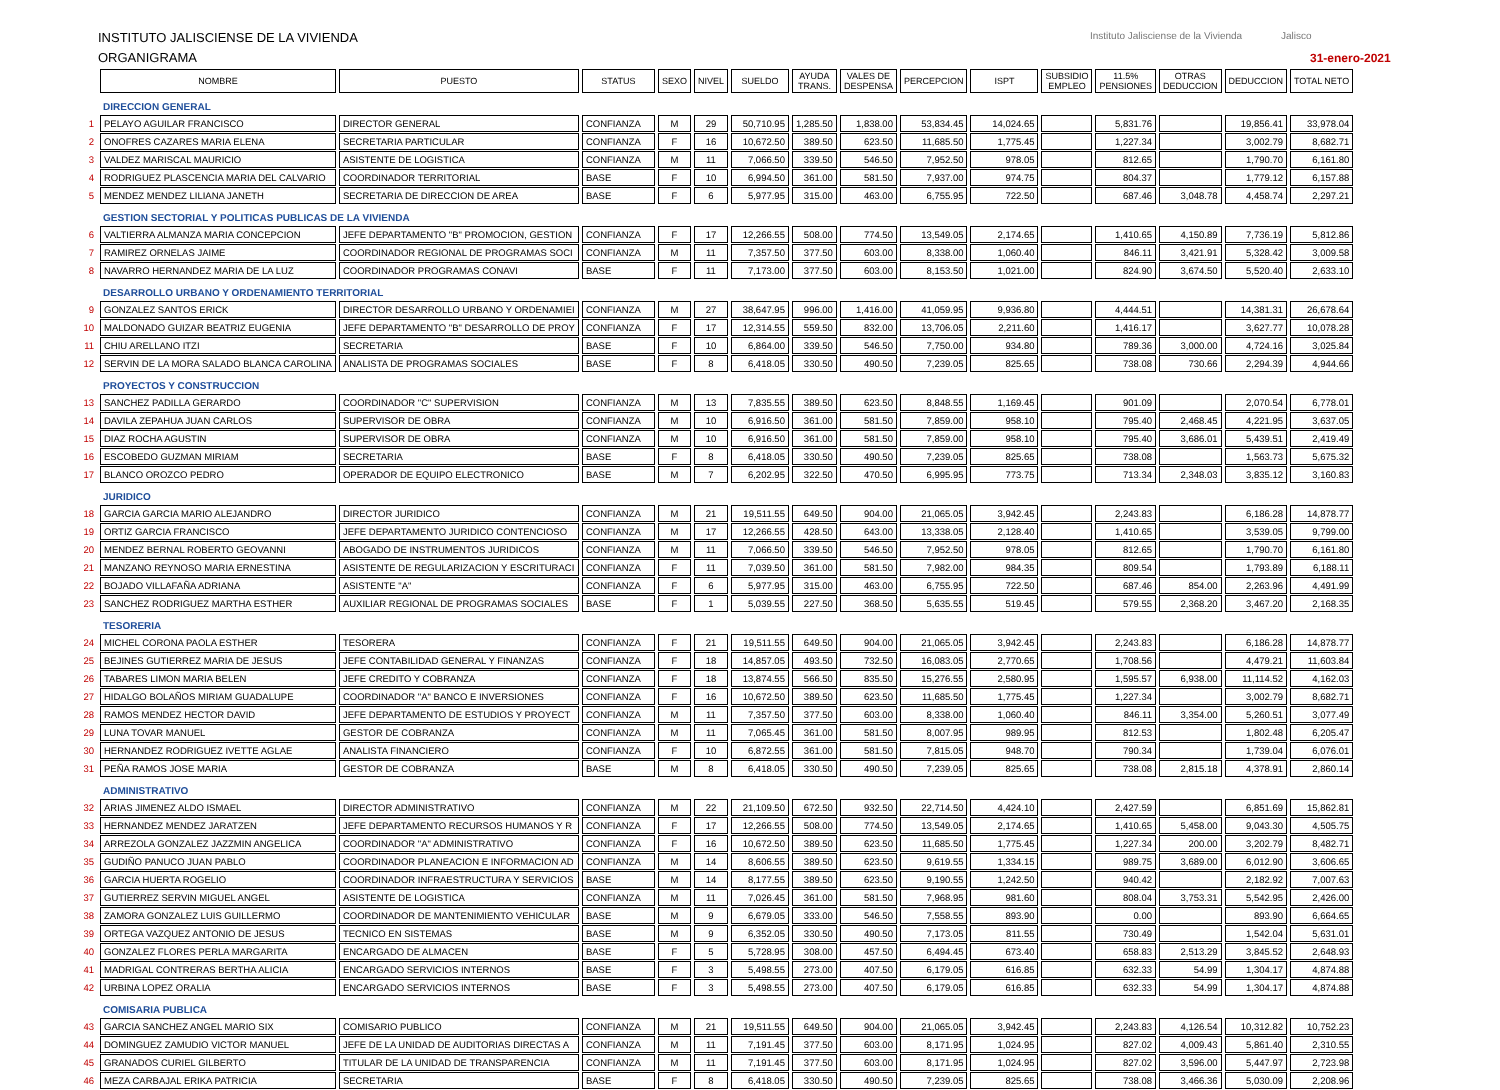INSTITUTO JALISCIENSE DE LA VIVIENDA
ORGANIGRAMA
Instituto Jalisciense de la Vivienda Jalisco
31-enero-2021
| | NOMBRE | PUESTO | STATUS | SEXO | NIVEL | SUELDO | AYUDA TRANS. | VALES DE DESPENSA | PERCEPCION | ISPT | SUBSIDIO EMPLEO | 11.5% PENSIONES | OTRAS DEDUCCION | DEDUCCION | TOTAL NETO |
| --- | --- | --- | --- | --- | --- | --- | --- | --- | --- | --- | --- | --- | --- | --- | --- |
| | DIRECCION GENERAL | | | | | | | | | | | | | | |
| 1 | PELAYO AGUILAR FRANCISCO | DIRECTOR GENERAL | CONFIANZA | M | 29 | 50,710.95 | 1,285.50 | 1,838.00 | 53,834.45 | 14,024.65 | | 5,831.76 | | 19,856.41 | 33,978.04 |
| 2 | ONOFRES CAZARES MARIA ELENA | SECRETARIA PARTICULAR | CONFIANZA | F | 16 | 10,672.50 | 389.50 | 623.50 | 11,685.50 | 1,775.45 | | 1,227.34 | | 3,002.79 | 8,682.71 |
| 3 | VALDEZ MARISCAL MAURICIO | ASISTENTE DE LOGISTICA | CONFIANZA | M | 11 | 7,066.50 | 339.50 | 546.50 | 7,952.50 | 978.05 | | 812.65 | | 1,790.70 | 6,161.80 |
| 4 | RODRIGUEZ PLASCENCIA MARIA DEL CALVARIO | COORDINADOR TERRITORIAL | BASE | F | 10 | 6,994.50 | 361.00 | 581.50 | 7,937.00 | 974.75 | | 804.37 | | 1,779.12 | 6,157.88 |
| 5 | MENDEZ MENDEZ LILIANA JANETH | SECRETARIA DE DIRECCION DE AREA | BASE | F | 6 | 5,977.95 | 315.00 | 463.00 | 6,755.95 | 722.50 | | 687.46 | 3,048.78 | 4,458.74 | 2,297.21 |
| | GESTION SECTORIAL Y POLITICAS PUBLICAS DE LA VIVIENDA | | | | | | | | | | | | | | |
| 6 | VALTIERRA ALMANZA MARIA CONCEPCION | JEFE DEPARTAMENTO "B" PROMOCION, GESTION | CONFIANZA | F | 17 | 12,266.55 | 508.00 | 774.50 | 13,549.05 | 2,174.65 | | 1,410.65 | 4,150.89 | 7,736.19 | 5,812.86 |
| 7 | RAMIREZ ORNELAS JAIME | COORDINADOR REGIONAL DE PROGRAMAS SOCI | CONFIANZA | M | 11 | 7,357.50 | 377.50 | 603.00 | 8,338.00 | 1,060.40 | | 846.11 | 3,421.91 | 5,328.42 | 3,009.58 |
| 8 | NAVARRO HERNANDEZ MARIA DE LA LUZ | COORDINADOR PROGRAMAS CONAVI | BASE | F | 11 | 7,173.00 | 377.50 | 603.00 | 8,153.50 | 1,021.00 | | 824.90 | 3,674.50 | 5,520.40 | 2,633.10 |
| | DESARROLLO URBANO Y ORDENAMIENTO TERRITORIAL | | | | | | | | | | | | | | |
| 9 | GONZALEZ SANTOS ERICK | DIRECTOR DESARROLLO URBANO Y ORDENAMIEI | CONFIANZA | M | 27 | 38,647.95 | 996.00 | 1,416.00 | 41,059.95 | 9,936.80 | | 4,444.51 | | 14,381.31 | 26,678.64 |
| 10 | MALDONADO GUIZAR BEATRIZ EUGENIA | JEFE DEPARTAMENTO "B" DESARROLLO DE PROY | CONFIANZA | F | 17 | 12,314.55 | 559.50 | 832.00 | 13,706.05 | 2,211.60 | | 1,416.17 | | 3,627.77 | 10,078.28 |
| 11 | CHIU ARELLANO ITZI | SECRETARIA | BASE | F | 10 | 6,864.00 | 339.50 | 546.50 | 7,750.00 | 934.80 | | 789.36 | 3,000.00 | 4,724.16 | 3,025.84 |
| 12 | SERVIN DE LA MORA SALADO BLANCA CAROLINA | ANALISTA DE PROGRAMAS SOCIALES | BASE | F | 8 | 6,418.05 | 330.50 | 490.50 | 7,239.05 | 825.65 | | 738.08 | 730.66 | 2,294.39 | 4,944.66 |
| | PROYECTOS Y CONSTRUCCION | | | | | | | | | | | | | | |
| 13 | SANCHEZ PADILLA GERARDO | COORDINADOR "C" SUPERVISION | CONFIANZA | M | 13 | 7,835.55 | 389.50 | 623.50 | 8,848.55 | 1,169.45 | | 901.09 | | 2,070.54 | 6,778.01 |
| 14 | DAVILA ZEPAHUA JUAN CARLOS | SUPERVISOR DE OBRA | CONFIANZA | M | 10 | 6,916.50 | 361.00 | 581.50 | 7,859.00 | 958.10 | | 795.40 | 2,468.45 | 4,221.95 | 3,637.05 |
| 15 | DIAZ ROCHA AGUSTIN | SUPERVISOR DE OBRA | CONFIANZA | M | 10 | 6,916.50 | 361.00 | 581.50 | 7,859.00 | 958.10 | | 795.40 | 3,686.01 | 5,439.51 | 2,419.49 |
| 16 | ESCOBEDO GUZMAN MIRIAM | SECRETARIA | BASE | F | 8 | 6,418.05 | 330.50 | 490.50 | 7,239.05 | 825.65 | | 738.08 | | 1,563.73 | 5,675.32 |
| 17 | BLANCO OROZCO PEDRO | OPERADOR DE EQUIPO ELECTRONICO | BASE | M | 7 | 6,202.95 | 322.50 | 470.50 | 6,995.95 | 773.75 | | 713.34 | 2,348.03 | 3,835.12 | 3,160.83 |
| | JURIDICO | | | | | | | | | | | | | | |
| 18 | GARCIA GARCIA MARIO ALEJANDRO | DIRECTOR JURIDICO | CONFIANZA | M | 21 | 19,511.55 | 649.50 | 904.00 | 21,065.05 | 3,942.45 | | 2,243.83 | | 6,186.28 | 14,878.77 |
| 19 | ORTIZ GARCIA FRANCISCO | JEFE DEPARTAMENTO JURIDICO CONTENCIOSO | CONFIANZA | M | 17 | 12,266.55 | 428.50 | 643.00 | 13,338.05 | 2,128.40 | | 1,410.65 | | 3,539.05 | 9,799.00 |
| 20 | MENDEZ BERNAL ROBERTO GEOVANNI | ABOGADO DE INSTRUMENTOS JURIDICOS | CONFIANZA | M | 11 | 7,066.50 | 339.50 | 546.50 | 7,952.50 | 978.05 | | 812.65 | | 1,790.70 | 6,161.80 |
| 21 | MANZANO REYNOSO MARIA ERNESTINA | ASISTENTE DE REGULARIZACION Y ESCRITURACI | CONFIANZA | F | 11 | 7,039.50 | 361.00 | 581.50 | 7,982.00 | 984.35 | | 809.54 | | 1,793.89 | 6,188.11 |
| 22 | BOJADO VILLAFAÑA ADRIANA | ASISTENTE "A" | CONFIANZA | F | 6 | 5,977.95 | 315.00 | 463.00 | 6,755.95 | 722.50 | | 687.46 | 854.00 | 2,263.96 | 4,491.99 |
| 23 | SANCHEZ RODRIGUEZ MARTHA ESTHER | AUXILIAR REGIONAL DE PROGRAMAS SOCIALES | BASE | F | 1 | 5,039.55 | 227.50 | 368.50 | 5,635.55 | 519.45 | | 579.55 | 2,368.20 | 3,467.20 | 2,168.35 |
| | TESORERIA | | | | | | | | | | | | | | |
| 24 | MICHEL CORONA PAOLA ESTHER | TESORERA | CONFIANZA | F | 21 | 19,511.55 | 649.50 | 904.00 | 21,065.05 | 3,942.45 | | 2,243.83 | | 6,186.28 | 14,878.77 |
| 25 | BEJINES GUTIERREZ MARIA DE JESUS | JEFE CONTABILIDAD GENERAL Y FINANZAS | CONFIANZA | F | 18 | 14,857.05 | 493.50 | 732.50 | 16,083.05 | 2,770.65 | | 1,708.56 | | 4,479.21 | 11,603.84 |
| 26 | TABARES LIMON MARIA BELEN | JEFE CREDITO Y COBRANZA | CONFIANZA | F | 18 | 13,874.55 | 566.50 | 835.50 | 15,276.55 | 2,580.95 | | 1,595.57 | 6,938.00 | 11,114.52 | 4,162.03 |
| 27 | HIDALGO BOLAÑOS MIRIAM GUADALUPE | COORDINADOR "A" BANCO E INVERSIONES | CONFIANZA | F | 16 | 10,672.50 | 389.50 | 623.50 | 11,685.50 | 1,775.45 | | 1,227.34 | | 3,002.79 | 8,682.71 |
| 28 | RAMOS MENDEZ HECTOR DAVID | JEFE DEPARTAMENTO DE ESTUDIOS Y PROYECT | CONFIANZA | M | 11 | 7,357.50 | 377.50 | 603.00 | 8,338.00 | 1,060.40 | | 846.11 | 3,354.00 | 5,260.51 | 3,077.49 |
| 29 | LUNA TOVAR MANUEL | GESTOR DE COBRANZA | CONFIANZA | M | 11 | 7,065.45 | 361.00 | 581.50 | 8,007.95 | 989.95 | | 812.53 | | 1,802.48 | 6,205.47 |
| 30 | HERNANDEZ RODRIGUEZ IVETTE AGLAE | ANALISTA FINANCIERO | CONFIANZA | F | 10 | 6,872.55 | 361.00 | 581.50 | 7,815.05 | 948.70 | | 790.34 | | 1,739.04 | 6,076.01 |
| 31 | PEÑA RAMOS JOSE MARIA | GESTOR DE COBRANZA | BASE | M | 8 | 6,418.05 | 330.50 | 490.50 | 7,239.05 | 825.65 | | 738.08 | 2,815.18 | 4,378.91 | 2,860.14 |
| | ADMINISTRATIVO | | | | | | | | | | | | | | |
| 32 | ARIAS JIMENEZ ALDO ISMAEL | DIRECTOR ADMINISTRATIVO | CONFIANZA | M | 22 | 21,109.50 | 672.50 | 932.50 | 22,714.50 | 4,424.10 | | 2,427.59 | | 6,851.69 | 15,862.81 |
| 33 | HERNANDEZ MENDEZ JARATZEN | JEFE DEPARTAMENTO RECURSOS HUMANOS Y R | CONFIANZA | F | 17 | 12,266.55 | 508.00 | 774.50 | 13,549.05 | 2,174.65 | | 1,410.65 | 5,458.00 | 9,043.30 | 4,505.75 |
| 34 | ARREZOLA GONZALEZ JAZZMIN ANGELICA | COORDINADOR "A" ADMINISTRATIVO | CONFIANZA | F | 16 | 10,672.50 | 389.50 | 623.50 | 11,685.50 | 1,775.45 | | 1,227.34 | 200.00 | 3,202.79 | 8,482.71 |
| 35 | GUDIÑO PANUCO JUAN PABLO | COORDINADOR PLANEACION E INFORMACION AD | CONFIANZA | M | 14 | 8,606.55 | 389.50 | 623.50 | 9,619.55 | 1,334.15 | | 989.75 | 3,689.00 | 6,012.90 | 3,606.65 |
| 36 | GARCIA HUERTA ROGELIO | COORDINADOR INFRAESTRUCTURA Y SERVICIOS | BASE | M | 14 | 8,177.55 | 389.50 | 623.50 | 9,190.55 | 1,242.50 | | 940.42 | | 2,182.92 | 7,007.63 |
| 37 | GUTIERREZ SERVIN MIGUEL ANGEL | ASISTENTE DE LOGISTICA | CONFIANZA | M | 11 | 7,026.45 | 361.00 | 581.50 | 7,968.95 | 981.60 | | 808.04 | 3,753.31 | 5,542.95 | 2,426.00 |
| 38 | ZAMORA GONZALEZ LUIS GUILLERMO | COORDINADOR DE MANTENIMIENTO VEHICULAR | BASE | M | 9 | 6,679.05 | 333.00 | 546.50 | 7,558.55 | 893.90 | | 0.00 | | 893.90 | 6,664.65 |
| 39 | ORTEGA VAZQUEZ ANTONIO DE JESUS | TECNICO EN SISTEMAS | BASE | M | 9 | 6,352.05 | 330.50 | 490.50 | 7,173.05 | 811.55 | | 730.49 | | 1,542.04 | 5,631.01 |
| 40 | GONZALEZ FLORES PERLA MARGARITA | ENCARGADO DE ALMACEN | BASE | F | 5 | 5,728.95 | 308.00 | 457.50 | 6,494.45 | 673.40 | | 658.83 | 2,513.29 | 3,845.52 | 2,648.93 |
| 41 | MADRIGAL CONTRERAS BERTHA ALICIA | ENCARGADO SERVICIOS INTERNOS | BASE | F | 3 | 5,498.55 | 273.00 | 407.50 | 6,179.05 | 616.85 | | 632.33 | 54.99 | 1,304.17 | 4,874.88 |
| 42 | URBINA LOPEZ ORALIA | ENCARGADO SERVICIOS INTERNOS | BASE | F | 3 | 5,498.55 | 273.00 | 407.50 | 6,179.05 | 616.85 | | 632.33 | 54.99 | 1,304.17 | 4,874.88 |
| | COMISARIA PUBLICA | | | | | | | | | | | | | | |
| 43 | GARCIA SANCHEZ ANGEL MARIO SIX | COMISARIO PUBLICO | CONFIANZA | M | 21 | 19,511.55 | 649.50 | 904.00 | 21,065.05 | 3,942.45 | | 2,243.83 | 4,126.54 | 10,312.82 | 10,752.23 |
| 44 | DOMINGUEZ ZAMUDIO VICTOR MANUEL | JEFE DE LA UNIDAD DE AUDITORIAS DIRECTAS A | CONFIANZA | M | 11 | 7,191.45 | 377.50 | 603.00 | 8,171.95 | 1,024.95 | | 827.02 | 4,009.43 | 5,861.40 | 2,310.55 |
| 45 | GRANADOS CURIEL GILBERTO | TITULAR DE LA UNIDAD DE TRANSPARENCIA | CONFIANZA | M | 11 | 7,191.45 | 377.50 | 603.00 | 8,171.95 | 1,024.95 | | 827.02 | 3,596.00 | 5,447.97 | 2,723.98 |
| 46 | MEZA CARBAJAL ERIKA PATRICIA | SECRETARIA | BASE | F | 8 | 6,418.05 | 330.50 | 490.50 | 7,239.05 | 825.65 | | 738.08 | 3,466.36 | 5,030.09 | 2,208.96 |